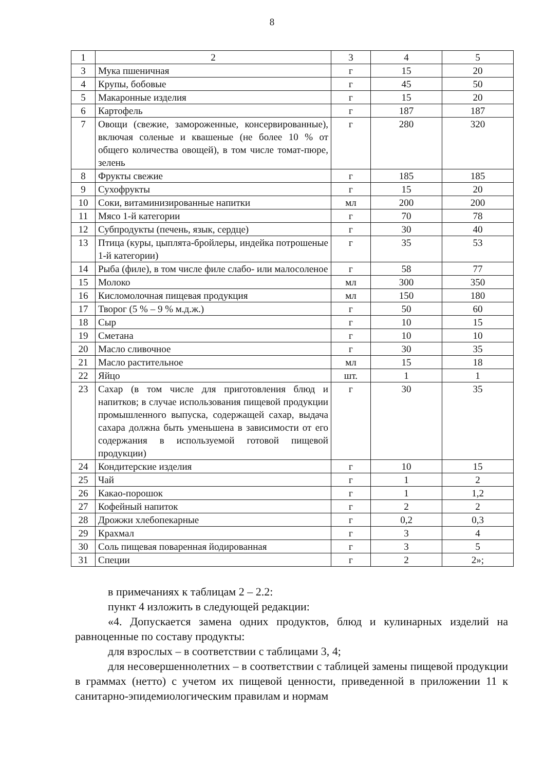8
| 1 | 2 | 3 | 4 | 5 |
| 3 | Мука пшеничная | г | 15 | 20 |
| 4 | Крупы, бобовые | г | 45 | 50 |
| 5 | Макаронные изделия | г | 15 | 20 |
| 6 | Картофель | г | 187 | 187 |
| 7 | Овощи (свежие, замороженные, консервированные), включая соленые и квашеные (не более 10 % от общего количества овощей), в том числе томат-пюре, зелень | г | 280 | 320 |
| 8 | Фрукты свежие | г | 185 | 185 |
| 9 | Сухофрукты | г | 15 | 20 |
| 10 | Соки, витаминизированные напитки | мл | 200 | 200 |
| 11 | Мясо 1-й категории | г | 70 | 78 |
| 12 | Субпродукты (печень, язык, сердце) | г | 30 | 40 |
| 13 | Птица (куры, цыплята-бройлеры, индейка потрошеные 1-й категории) | г | 35 | 53 |
| 14 | Рыба (филе), в том числе филе слабо- или малосоленое | г | 58 | 77 |
| 15 | Молоко | мл | 300 | 350 |
| 16 | Кисломолочная пищевая продукция | мл | 150 | 180 |
| 17 | Творог (5 % – 9 % м.д.ж.) | г | 50 | 60 |
| 18 | Сыр | г | 10 | 15 |
| 19 | Сметана | г | 10 | 10 |
| 20 | Масло сливочное | г | 30 | 35 |
| 21 | Масло растительное | мл | 15 | 18 |
| 22 | Яйцо | шт. | 1 | 1 |
| 23 | Сахар (в том числе для приготовления блюд и напитков; в случае использования пищевой продукции промышленного выпуска, содержащей сахар, выдача сахара должна быть уменьшена в зависимости от его содержания в используемой готовой пищевой продукции) | г | 30 | 35 |
| 24 | Кондитерские изделия | г | 10 | 15 |
| 25 | Чай | г | 1 | 2 |
| 26 | Какао-порошок | г | 1 | 1,2 |
| 27 | Кофейный напиток | г | 2 | 2 |
| 28 | Дрожжи хлебопекарные | г | 0,2 | 0,3 |
| 29 | Крахмал | г | 3 | 4 |
| 30 | Соль пищевая поваренная йодированная | г | 3 | 5 |
| 31 | Специи | г | 2 | 2»; |
в примечаниях к таблицам 2 – 2.2:
пункт 4 изложить в следующей редакции:
«4. Допускается замена одних продуктов, блюд и кулинарных изделий на равноценные по составу продукты:
для взрослых – в соответствии с таблицами 3, 4;
для несовершеннолетних – в соответствии с таблицей замены пищевой продукции в граммах (нетто) с учетом их пищевой ценности, приведенной в приложении 11 к санитарно-эпидемиологическим правилам и нормам